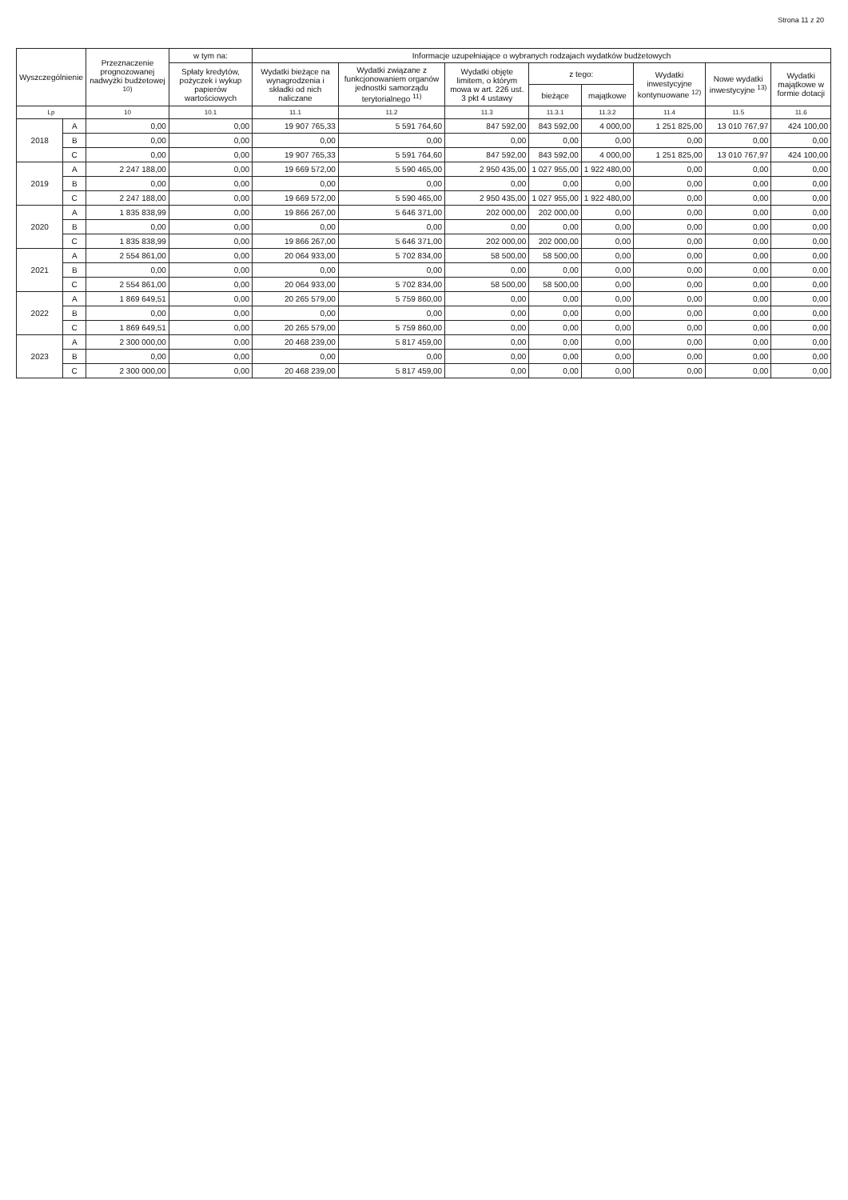Strona 11 z 20
| Wyszczególnienie | | Przeznaczenie prognozowanej nadwyżki budżetowej <sup>10)</sup> | w tym na: | Informacje uzupełniające o wybranych rodzajach wydatków budżetowych | | | | | | | |
| --- | --- | --- | --- | --- | --- | --- | --- | --- | --- | --- | --- |
| | | | Spłaty kredytów, pożyczek i wykup papierów wartościowych | Wydatki bieżące na wynagrodzenia i składki od nich naliczane | Wydatki związane z funkcjonowaniem organów jednostki samorządu terytorialnego <sup>11)</sup> | Wydatki objęte limitem, o którym mowa w art. 226 ust. 3 pkt 4 ustawy | z tego: | | Wydatki inwestycyjne kontynuowane <sup>12)</sup> | Nowe wydatki inwestycyjne <sup>13)</sup> | Wydatki majątkowe w formie dotacji |
| | | | | | | | bieżące | majątkowe | | | |
| Lp | | 10 | 10.1 | 11.1 | 11.2 | 11.3 | 11.3.1 | 11.3.2 | 11.4 | 11.5 | 11.6 |
| 2018 | A | 0,00 | 0,00 | 19 907 765,33 | 5 591 764,60 | 847 592,00 | 843 592,00 | 4 000,00 | 1 251 825,00 | 13 010 767,97 | 424 100,00 |
| | B | 0,00 | 0,00 | 0,00 | 0,00 | 0,00 | 0,00 | 0,00 | 0,00 | 0,00 | 0,00 |
| | C | 0,00 | 0,00 | 19 907 765,33 | 5 591 764,60 | 847 592,00 | 843 592,00 | 4 000,00 | 1 251 825,00 | 13 010 767,97 | 424 100,00 |
| 2019 | A | 2 247 188,00 | 0,00 | 19 669 572,00 | 5 590 465,00 | 2 950 435,00 | 1 027 955,00 | 1 922 480,00 | 0,00 | 0,00 | 0,00 |
| | B | 0,00 | 0,00 | 0,00 | 0,00 | 0,00 | 0,00 | 0,00 | 0,00 | 0,00 | 0,00 |
| | C | 2 247 188,00 | 0,00 | 19 669 572,00 | 5 590 465,00 | 2 950 435,00 | 1 027 955,00 | 1 922 480,00 | 0,00 | 0,00 | 0,00 |
| 2020 | A | 1 835 838,99 | 0,00 | 19 866 267,00 | 5 646 371,00 | 202 000,00 | 202 000,00 | 0,00 | 0,00 | 0,00 | 0,00 |
| | B | 0,00 | 0,00 | 0,00 | 0,00 | 0,00 | 0,00 | 0,00 | 0,00 | 0,00 | 0,00 |
| | C | 1 835 838,99 | 0,00 | 19 866 267,00 | 5 646 371,00 | 202 000,00 | 202 000,00 | 0,00 | 0,00 | 0,00 | 0,00 |
| 2021 | A | 2 554 861,00 | 0,00 | 20 064 933,00 | 5 702 834,00 | 58 500,00 | 58 500,00 | 0,00 | 0,00 | 0,00 | 0,00 |
| | B | 0,00 | 0,00 | 0,00 | 0,00 | 0,00 | 0,00 | 0,00 | 0,00 | 0,00 | 0,00 |
| | C | 2 554 861,00 | 0,00 | 20 064 933,00 | 5 702 834,00 | 58 500,00 | 58 500,00 | 0,00 | 0,00 | 0,00 | 0,00 |
| 2022 | A | 1 869 649,51 | 0,00 | 20 265 579,00 | 5 759 860,00 | 0,00 | 0,00 | 0,00 | 0,00 | 0,00 | 0,00 |
| | B | 0,00 | 0,00 | 0,00 | 0,00 | 0,00 | 0,00 | 0,00 | 0,00 | 0,00 | 0,00 |
| | C | 1 869 649,51 | 0,00 | 20 265 579,00 | 5 759 860,00 | 0,00 | 0,00 | 0,00 | 0,00 | 0,00 | 0,00 |
| 2023 | A | 2 300 000,00 | 0,00 | 20 468 239,00 | 5 817 459,00 | 0,00 | 0,00 | 0,00 | 0,00 | 0,00 | 0,00 |
| | B | 0,00 | 0,00 | 0,00 | 0,00 | 0,00 | 0,00 | 0,00 | 0,00 | 0,00 | 0,00 |
| | C | 2 300 000,00 | 0,00 | 20 468 239,00 | 5 817 459,00 | 0,00 | 0,00 | 0,00 | 0,00 | 0,00 | 0,00 |